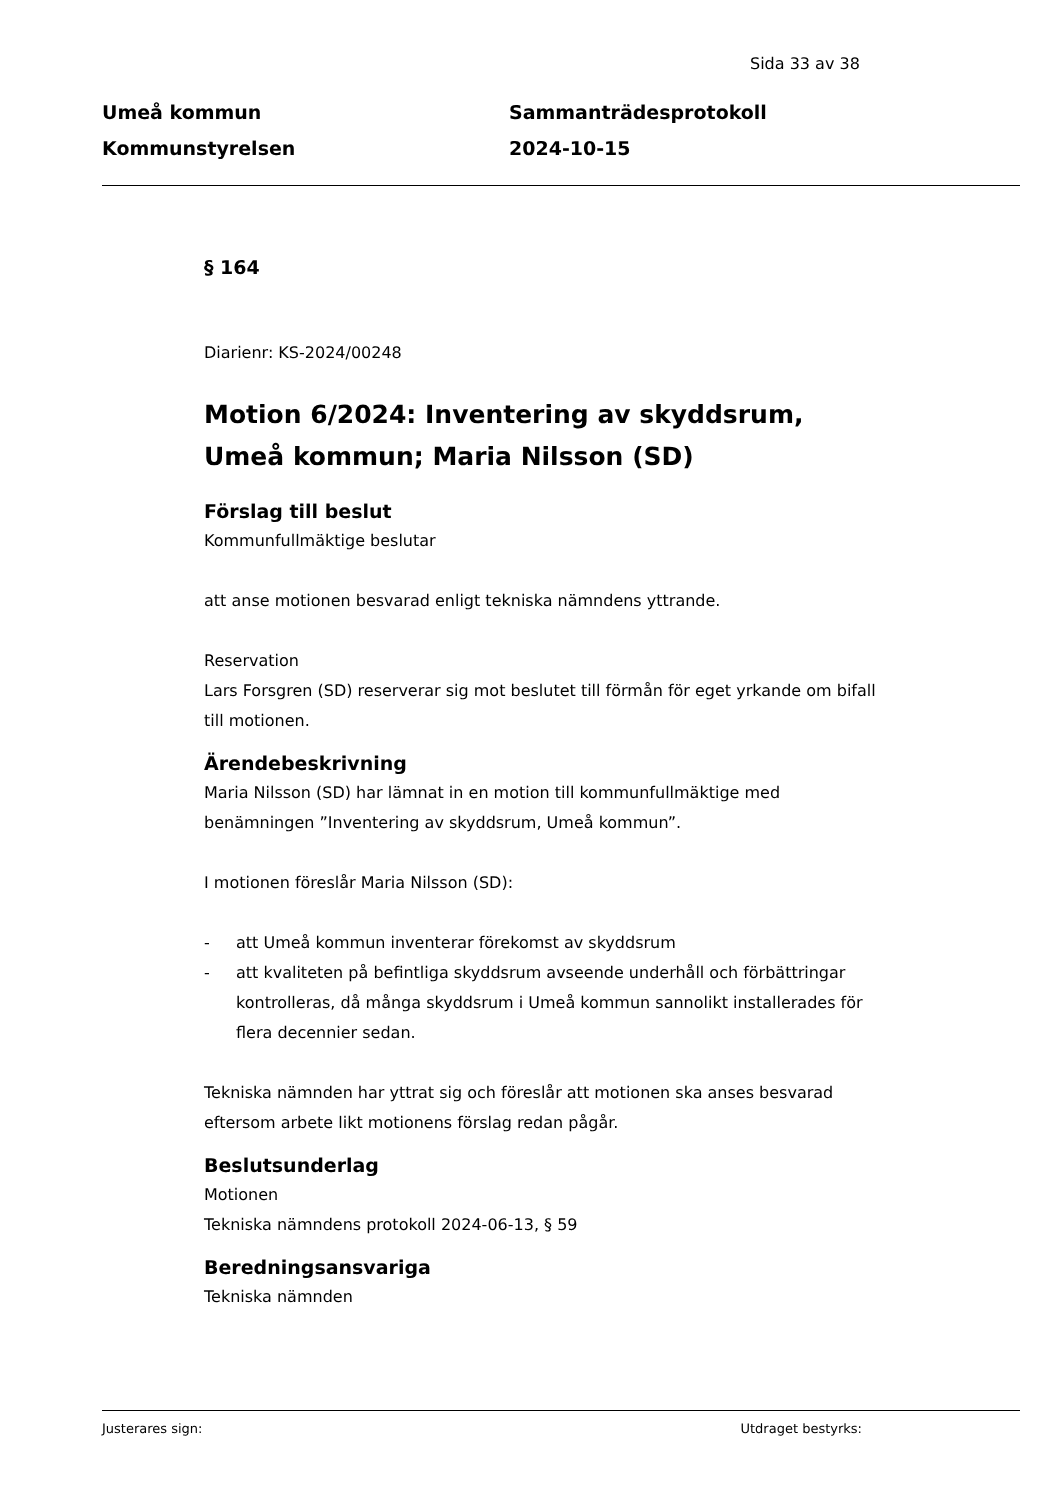Sida 33 av 38
Umeå kommun
Kommunstyrelsen
Sammanträdesprotokoll
2024-10-15
§ 164
Diarienr: KS-2024/00248
Motion 6/2024: Inventering av skyddsrum, Umeå kommun; Maria Nilsson (SD)
Förslag till beslut
Kommunfullmäktige beslutar
att anse motionen besvarad enligt tekniska nämndens yttrande.
Reservation
Lars Forsgren (SD) reserverar sig mot beslutet till förmån för eget yrkande om bifall till motionen.
Ärendebeskrivning
Maria Nilsson (SD) har lämnat in en motion till kommunfullmäktige med benämningen ”Inventering av skyddsrum, Umeå kommun”.
I motionen föreslår Maria Nilsson (SD):
- att Umeå kommun inventerar förekomst av skyddsrum
- att kvaliteten på befintliga skyddsrum avseende underhåll och förbättringar kontrolleras, då många skyddsrum i Umeå kommun sannolikt installerades för flera decennier sedan.
Tekniska nämnden har yttrat sig och föreslår att motionen ska anses besvarad eftersom arbete likt motionens förslag redan pågår.
Beslutsunderlag
Motionen
Tekniska nämndens protokoll 2024-06-13, § 59
Beredningsansvariga
Tekniska nämnden
Justerares sign: Utdraget bestyrks: